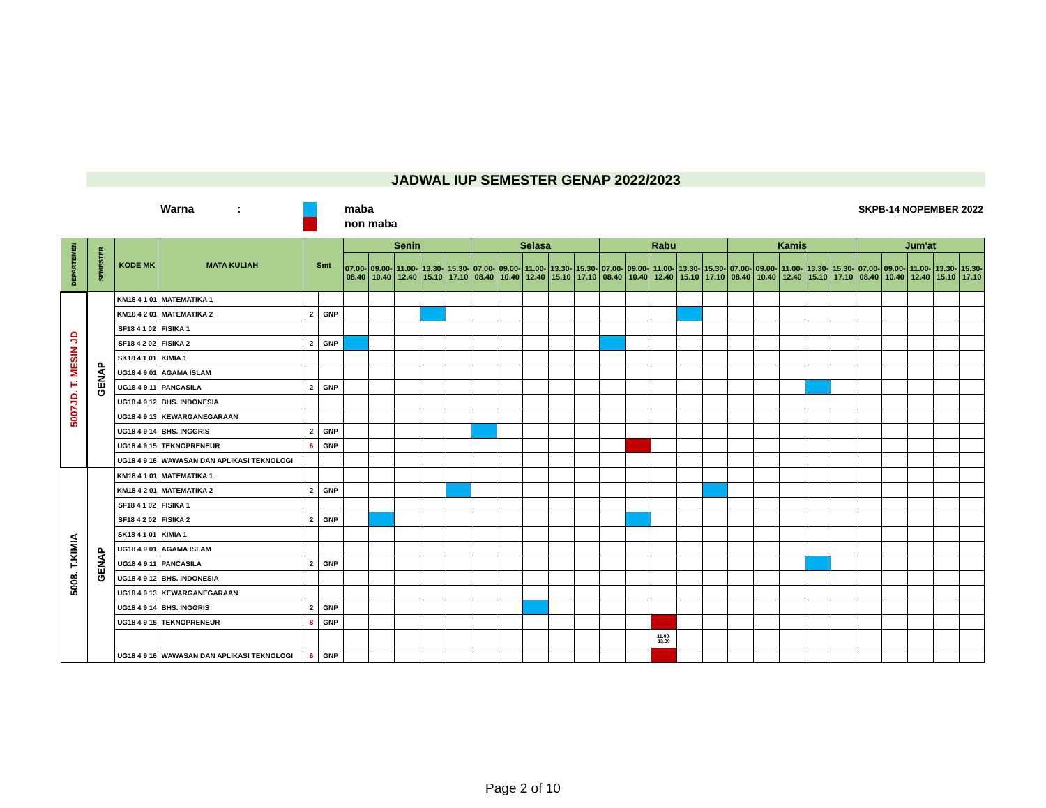JADWAL IUP SEMESTER GENAP 2022/2023
Warna: maba
non maba
SKPB-14 NOPEMBER 2022
| DEPARTEMEN | SEMESTER | KODE MK | MATA KULIAH | Smt | | Senin | | | | | Selasa | | | | | Rabu | | | | | Kamis | | | | | Jum'at | | | | |
| --- | --- | --- | --- | --- | --- | --- | --- | --- | --- | --- | --- | --- | --- | --- | --- | --- | --- | --- | --- | --- | --- | --- | --- | --- | --- | --- | --- | --- | --- | --- |
| | | | | | | 07.00- 08.40 | 09.00- 10.40 | 11.00- 12.40 | 13.30- 15.10 | 15.30- 17.10 | 07.00- 08.40 | 09.00- 10.40 | 11.00- 12.40 | 13.30- 15.10 | 15.30- 17.10 | 07.00- 08.40 | 09.00- 10.40 | 11.00- 12.40 | 13.30- 15.10 | 15.30- 17.10 | 07.00- 08.40 | 09.00- 10.40 | 11.00- 12.40 | 13.30- 15.10 | 15.30- 17.10 | 07.00- 08.40 | 09.00- 10.40 | 11.00- 12.40 | 13.30- 15.10 | 15.30- 17.10 |
| 5007JD. T. MESIN JD | GENAP | KM18 4 1 01 | MATEMATIKA 1 | | | | | | | | | | | | | | | | | | | | | | | | | | | |
| | | KM18 4 2 01 | MATEMATIKA 2 | 2 | GNP | | | | | | | | | | | | | | | | | | | | | | | | | |
| | | SF18 4 1 02 | FISIKA 1 | | | | | | | | | | | | | | | | | | | | | | | | | | | |
| | | SF18 4 2 02 | FISIKA 2 | 2 | GNP | | | | | | | | | | | | | | | | | | | | | | | | | |
| | | SK18 4 1 01 | KIMIA 1 | | | | | | | | | | | | | | | | | | | | | | | | | | | |
| | | UG18 4 9 01 | AGAMA ISLAM | | | | | | | | | | | | | | | | | | | | | | | | | | | |
| | | UG18 4 9 11 | PANCASILA | 2 | GNP | | | | | | | | | | | | | | | | | | | | | | | | | |
| | | UG18 4 9 12 | BHS. INDONESIA | | | | | | | | | | | | | | | | | | | | | | | | | | | |
| | | UG18 4 9 13 | KEWARGANEGARAAN | | | | | | | | | | | | | | | | | | | | | | | | | | | |
| | | UG18 4 9 14 | BHS. INGGRIS | 2 | GNP | | | | | | | | | | | | | | | | | | | | | | | | | |
| | | UG18 4 9 15 | TEKNOPRENEUR | 6 | GNP | | | | | | | | | | | | | | | | | | | | | | | | | |
| | | UG18 4 9 16 | WAWASAN DAN APLIKASI TEKNOLOGI | | | | | | | | | | | | | | | | | | | | | | | | | | | |
| 5008. T.KIMIA | GENAP | KM18 4 1 01 | MATEMATIKA 1 | | | | | | | | | | | | | | | | | | | | | | | | | | | |
| | | KM18 4 2 01 | MATEMATIKA 2 | 2 | GNP | | | | | | | | | | | | | | | | | | | | | | | | | |
| | | SF18 4 1 02 | FISIKA 1 | | | | | | | | | | | | | | | | | | | | | | | | | | | |
| | | SF18 4 2 02 | FISIKA 2 | 2 | GNP | | | | | | | | | | | | | | | | | | | | | | | | | |
| | | SK18 4 1 01 | KIMIA 1 | | | | | | | | | | | | | | | | | | | | | | | | | | | |
| | | UG18 4 9 01 | AGAMA ISLAM | | | | | | | | | | | | | | | | | | | | | | | | | | | |
| | | UG18 4 9 11 | PANCASILA | 2 | GNP | | | | | | | | | | | | | | | | | | | | | | | | | |
| | | UG18 4 9 12 | BHS. INDONESIA | | | | | | | | | | | | | | | | | | | | | | | | | | | |
| | | UG18 4 9 13 | KEWARGANEGARAAN | | | | | | | | | | | | | | | | | | | | | | | | | | | |
| | | UG18 4 9 14 | BHS. INGGRIS | 2 | GNP | | | | | | | | | | | | | | | | | | | | | | | | | |
| | | UG18 4 9 15 | TEKNOPRENEUR | 8 | GNP | | | | | | | | | | | | | | | | | | | | | | | | | |
| | | | | | | | | | | | | | | | | | | 11.00- 13.30 | | | | | | | | | | | | |
| | | UG18 4 9 16 | WAWASAN DAN APLIKASI TEKNOLOGI | 6 | GNP | | | | | | | | | | | | | | | | | | | | | | | | | |
Page 2 of 10